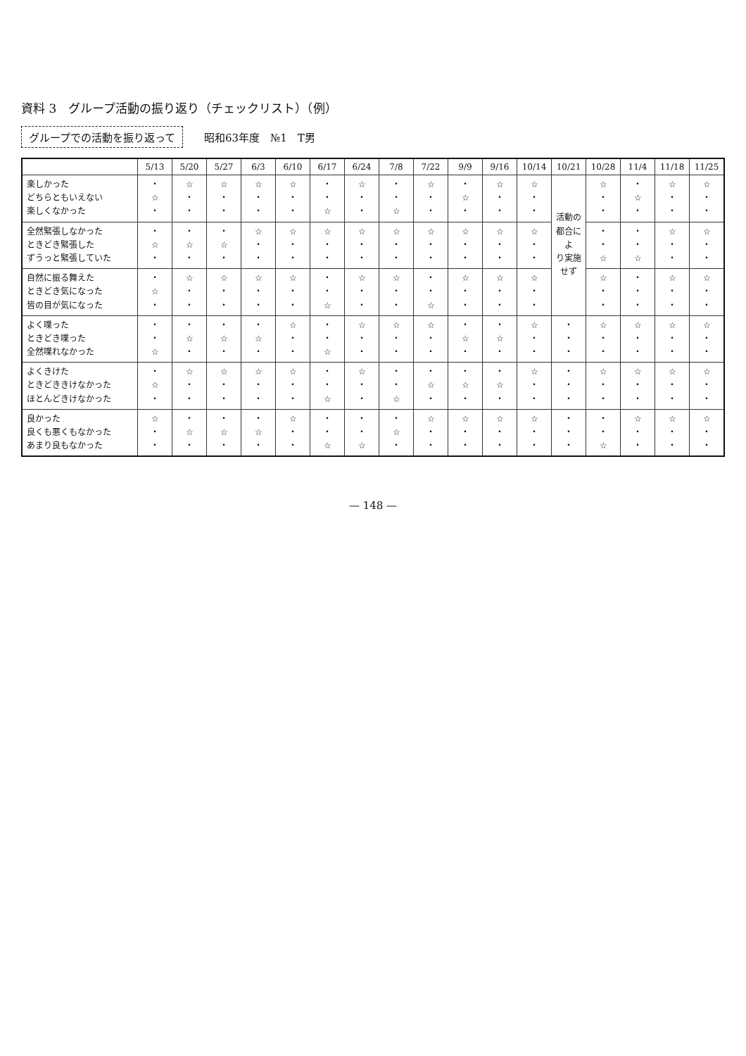資料 3　グループ活動の振り返り（チェックリスト）（例）
グループでの活動を振り返って 昭和63年度　№1　T男
| | 5/13 | 5/20 | 5/27 | 6/3 | 6/10 | 6/17 | 6/24 | 7/8 | 7/22 | 9/9 | 9/16 | 10/14 | 10/21 | 10/28 | 11/4 | 11/18 | 11/25 |
| --- | --- | --- | --- | --- | --- | --- | --- | --- | --- | --- | --- | --- | --- | --- | --- | --- | --- |
| 楽しかった どちらともいえない 楽しくなかった | ・ ☆ ・ | ☆ ・ ・ | ☆ ・ ・ | ☆ ・ ・ | ☆ ・ ・ | ・ ・ ☆ | ☆ ・ ・ | ・ ・ ☆ | ☆ ・ ・ | ・ ☆ ・ | ☆ ・ ・ | ☆ ・ ・ | 活動の 都合によ り実施せず | ☆ ・ ・ | ・ ☆ ・ | ☆ ・ ・ | ☆ ・ ・ |
| 全然緊張しなかった ときどき緊張した ずうっと緊張していた | ・ ☆ ・ | ・ ☆ ・ | ・ ☆ ・ | ☆ ・ ・ | ☆ ・ ・ | ☆ ・ ・ | ☆ ・ ・ | ☆ ・ ・ | ☆ ・ ・ | ☆ ・ ・ | ☆ ・ ・ | ☆ ・ ・ | | ・ ・ ☆ | ・ ・ ☆ | ☆ ・ ・ | ☆ ・ ・ |
| 自然に振る舞えた ときどき気になった 皆の目が気になった | ・ ☆ ・ | ☆ ・ ・ | ☆ ・ ・ | ☆ ・ ・ | ☆ ・ ・ | ・ ・ ☆ | ☆ ・ ・ | ☆ ・ ・ | ・ ・ ☆ | ☆ ・ ・ | ☆ ・ ・ | ☆ ・ ・ | | ☆ ・ ・ | ・ ・ ・ | ☆ ・ ・ | ☆ ・ ・ |
| よく喋った ときどき喋った 全然喋れなかった | ・ ・ ☆ | ・ ☆ ・ | ・ ☆ ・ | ・ ☆ ・ | ☆ ・ ・ | ・ ・ ☆ | ☆ ・ ・ | ☆ ・ ・ | ☆ ・ ・ | ・ ☆ ・ | ・ ☆ ・ | ☆ ・ ・ | ・ ・ ・ | ☆ ・ ・ | ☆ ・ ・ | ☆ ・ ・ | ☆ ・ ・ |
| よくきけた ときどききけなかった ほとんどきけなかった | ・ ☆ ・ | ☆ ・ ・ | ☆ ・ ・ | ☆ ・ ・ | ☆ ・ ・ | ・ ・ ☆ | ☆ ・ ・ | ・ ・ ☆ | ・ ☆ ・ | ・ ☆ ・ | ・ ☆ ・ | ☆ ・ ・ | ・ ・ ・ | ☆ ・ ・ | ☆ ・ ・ | ☆ ・ ・ | ☆ ・ ・ |
| 良かった 良くも悪くもなかった あまり良もなかった | ☆ ・ ・ | ・ ☆ ・ | ・ ☆ ・ | ・ ☆ ・ | ☆ ・ ・ | ・ ・ ☆ | ・ ・ ☆ | ・ ☆ ・ | ☆ ・ ・ | ☆ ・ ・ | ☆ ・ ・ | ☆ ・ ・ | ・ ・ ・ | ・ ・ ☆ | ☆ ・ ・ | ☆ ・ ・ | ☆ ・ ・ |
— 148 —